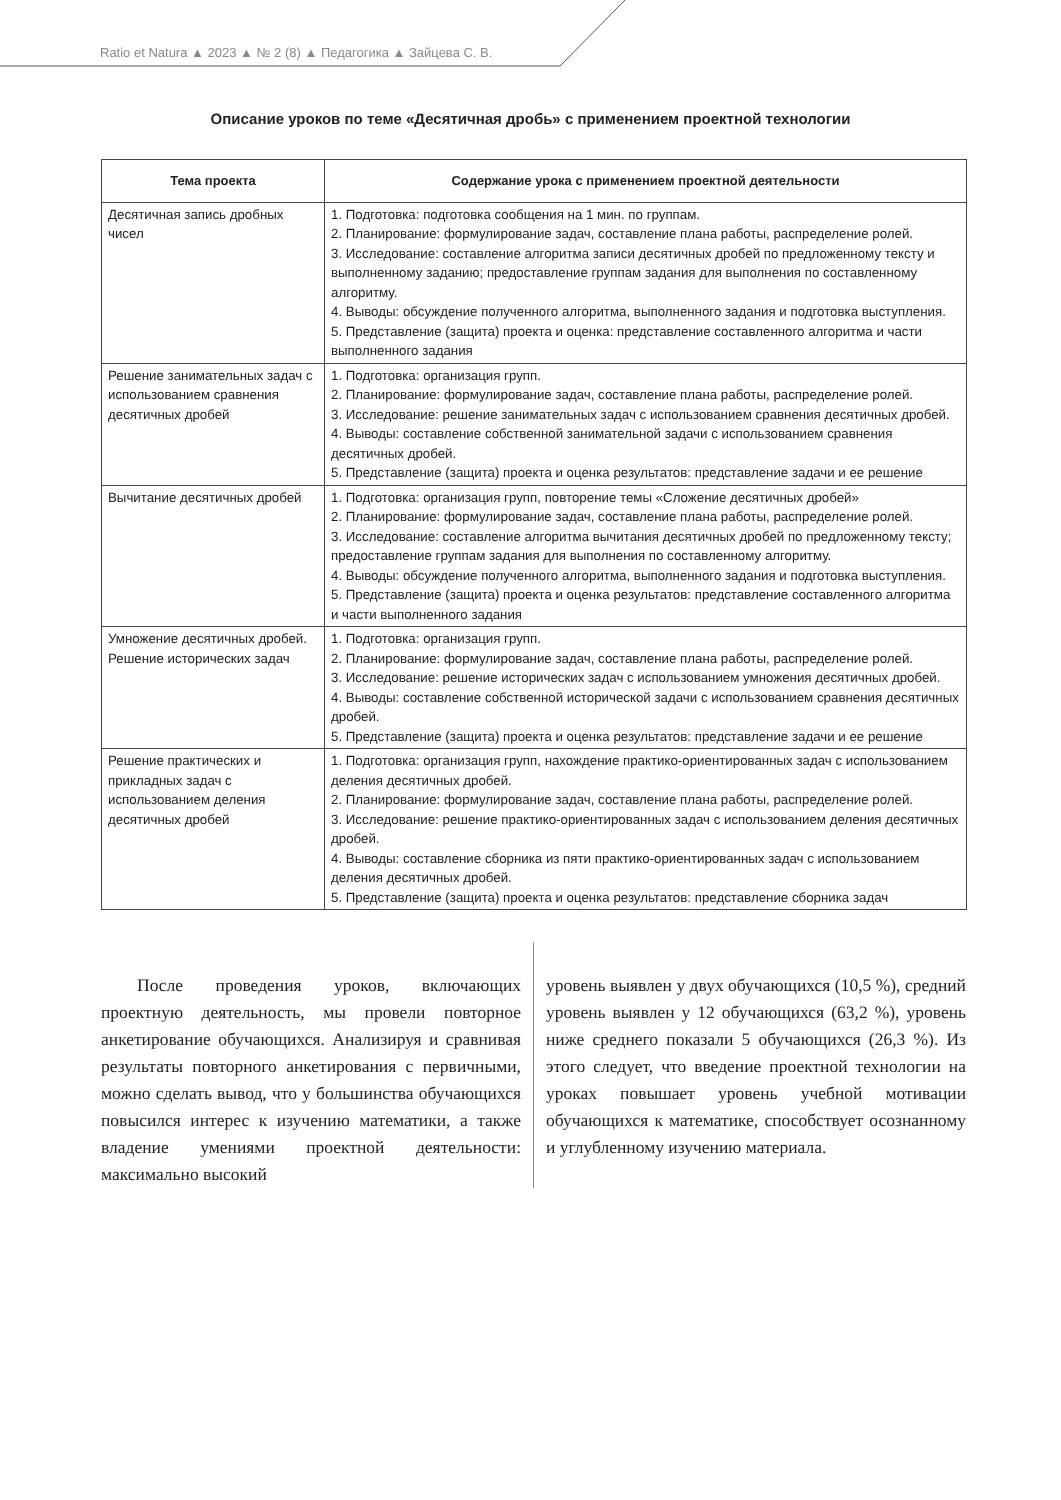Ratio et Natura ▲ 2023 ▲ № 2 (8) ▲ Педагогика ▲ Зайцева С. В.
Описание уроков по теме «Десятичная дробь» с применением проектной технологии
| Тема проекта | Содержание урока с применением проектной деятельности |
| --- | --- |
| Десятичная запись дробных чисел | 1. Подготовка: подготовка сообщения на 1 мин. по группам. 2. Планирование: формулирование задач, составление плана работы, распределение ролей. 3. Исследование: составление алгоритма записи десятичных дробей по предложенному тексту и выполненному заданию; предоставление группам задания для выполнения по составленному алгоритму. 4. Выводы: обсуждение полученного алгоритма, выполненного задания и подготовка выступления. 5. Представление (защита) проекта и оценка: представление составленного алгоритма и части выполненного задания |
| Решение занимательных задач с использованием сравнения десятичных дробей | 1. Подготовка: организация групп. 2. Планирование: формулирование задач, составление плана работы, распределение ролей. 3. Исследование: решение занимательных задач с использованием сравнения десятичных дробей. 4. Выводы: составление собственной занимательной задачи с использованием сравнения десятичных дробей. 5. Представление (защита) проекта и оценка результатов: представление задачи и ее решение |
| Вычитание десятичных дробей | 1. Подготовка: организация групп, повторение темы «Сложение десятичных дробей» 2. Планирование: формулирование задач, составление плана работы, распределение ролей. 3. Исследование: составление алгоритма вычитания десятичных дробей по предложенному тексту; предоставление группам задания для выполнения по составленному алгоритму. 4. Выводы: обсуждение полученного алгоритма, выполненного задания и подготовка выступления. 5. Представление (защита) проекта и оценка результатов: представление составленного алгоритма и части выполненного задания |
| Умножение десятичных дробей. Решение исторических задач | 1. Подготовка: организация групп. 2. Планирование: формулирование задач, составление плана работы, распределение ролей. 3. Исследование: решение исторических задач с использованием умножения десятичных дробей. 4. Выводы: составление собственной исторической задачи с использованием сравнения десятичных дробей. 5. Представление (защита) проекта и оценка результатов: представление задачи и ее решение |
| Решение практических и прикладных задач с использованием деления десятичных дробей | 1. Подготовка: организация групп, нахождение практико-ориентированных задач с использованием деления десятичных дробей. 2. Планирование: формулирование задач, составление плана работы, распределение ролей. 3. Исследование: решение практико-ориентированных задач с использованием деления десятичных дробей. 4. Выводы: составление сборника из пяти практико-ориентированных задач с использованием деления десятичных дробей. 5. Представление (защита) проекта и оценка результатов: представление сборника задач |
После проведения уроков, включающих проектную деятельность, мы провели повторное анкетирование обучающихся. Анализируя и сравнивая результаты повторного анкетирования с первичными, можно сделать вывод, что у большинства обучающихся повысился интерес к изучению математики, а также владение умениями проектной деятельности: максимально высокий
уровень выявлен у двух обучающихся (10,5 %), средний уровень выявлен у 12 обучающихся (63,2 %), уровень ниже среднего показали 5 обучающихся (26,3 %). Из этого следует, что введение проектной технологии на уроках повышает уровень учебной мотивации обучающихся к математике, способствует осознанному и углубленному изучению материала.